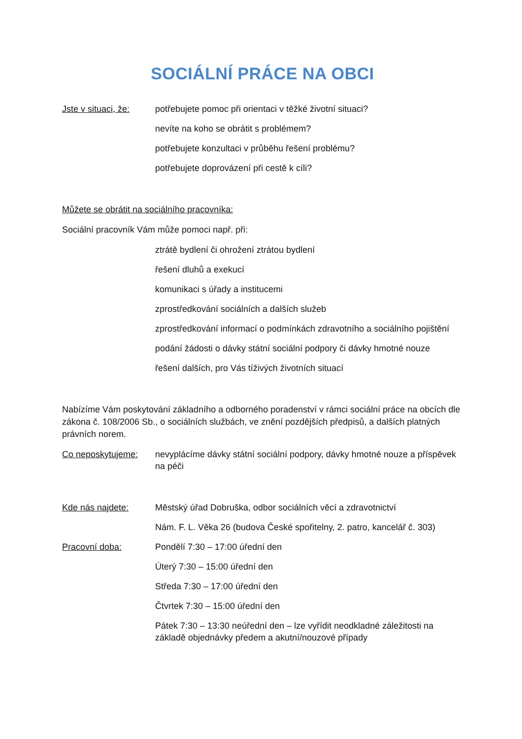SOCIÁLNÍ PRÁCE NA OBCI
Jste v situaci, že:
potřebujete pomoc při orientaci v těžké životní situaci?
nevíte na koho se obrátit s problémem?
potřebujete konzultaci v průběhu řešení problému?
potřebujete doprovázení při cestě k cíli?
Můžete se obrátit na sociálního pracovníka:
Sociální pracovník Vám může pomoci např. při:
ztrátě bydlení či ohrožení ztrátou bydlení
řešení dluhů a exekucí
komunikaci s úřady a institucemi
zprostředkování sociálních a dalších služeb
zprostředkování informací o podmínkách zdravotního a sociálního pojištění
podání žádosti o dávky státní sociální podpory či dávky hmotné nouze
řešení dalších, pro Vás tíživých životních situací
Nabízíme Vám poskytování základního a odborného poradenství v rámci sociální práce na obcích dle zákona č. 108/2006 Sb., o sociálních službách, ve znění pozdějších předpisů, a dalších platných právních norem.
Co neposkytujeme: nevyplácíme dávky státní sociální podpory, dávky hmotné nouze a příspěvek na péči
Kde nás najdete: Městský úřad Dobruška, odbor sociálních věcí a zdravotnictví
Nám. F. L. Věka 26 (budova České spořitelny, 2. patro, kancelář č. 303)
Pracovní doba: Pondělí 7:30 – 17:00 úřední den
Úterý 7:30 – 15:00 úřední den
Středa 7:30 – 17:00 úřední den
Čtvrtek 7:30 – 15:00 úřední den
Pátek 7:30 – 13:30 neúřední den – lze vyřídit neodkladné záležitosti na základě objednávky předem a akutní/nouzové případy